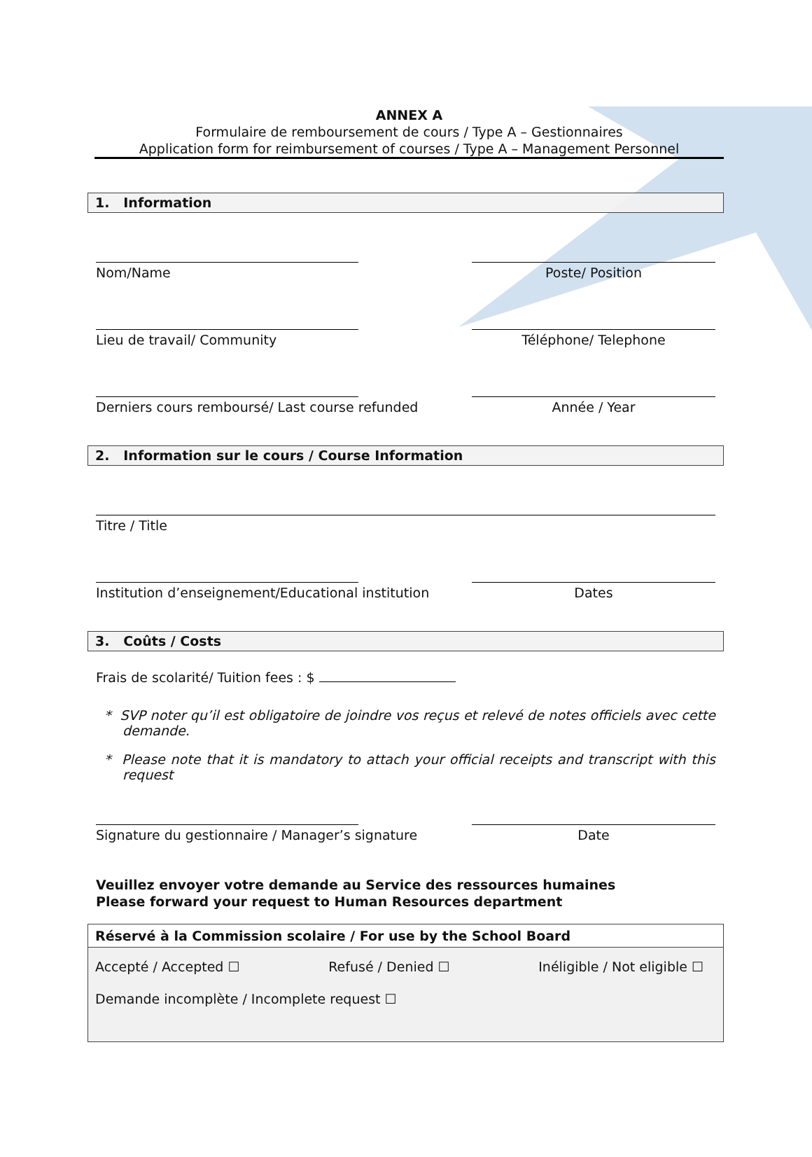ANNEX A
Formulaire de remboursement de cours / Type A – Gestionnaires
Application form for reimbursement of courses / Type A – Management Personnel
1. Information
Nom/Name Poste/ Position
Lieu de travail/ Community Téléphone/ Telephone
Derniers cours remboursé/ Last course refunded Année / Year
2. Information sur le cours / Course Information
Titre / Title
Institution d’enseignement/Educational institution Dates
3. Coûts / Costs
Frais de scolarité/ Tuition fees : $
* SVP noter qu’il est obligatoire de joindre vos reçus et relevé de notes officiels avec cette demande.
* Please note that it is mandatory to attach your official receipts and transcript with this request
Signature du gestionnaire / Manager’s signature Date
Veuillez envoyer votre demande au Service des ressources humaines
Please forward your request to Human Resources department
Réservé à la Commission scolaire / For use by the School Board
Accepté / Accepted ☐ Refusé / Denied ☐ Inéligible / Not eligible ☐
Demande incomplète / Incomplete request ☐